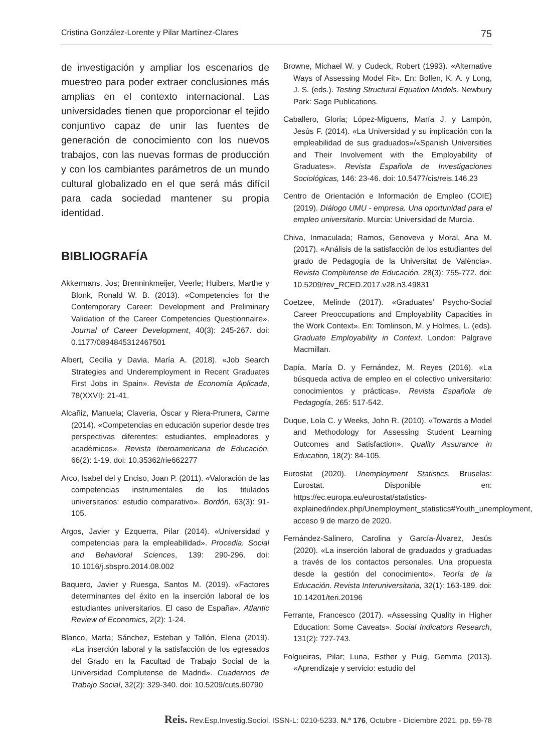Cristina González-Lorente y Pilar Martínez-Clares 75
de investigación y ampliar los escenarios de muestreo para poder extraer conclusiones más amplias en el contexto internacional. Las universidades tienen que proporcionar el tejido conjuntivo capaz de unir las fuentes de generación de conocimiento con los nuevos trabajos, con las nuevas formas de producción y con los cambiantes parámetros de un mundo cultural globalizado en el que será más difícil para cada sociedad mantener su propia identidad.
BIBLIOGRAFÍA
Akkermans, Jos; Brenninkmeijer, Veerle; Huibers, Marthe y Blonk, Ronald W. B. (2013). «Competencies for the Contemporary Career: Development and Preliminary Validation of the Career Competencies Questionnaire». Journal of Career Development, 40(3): 245-267. doi: 0.1177/0894845312467501
Albert, Cecilia y Davia, María A. (2018). «Job Search Strategies and Underemployment in Recent Graduates First Jobs in Spain». Revista de Economía Aplicada, 78(XXVI): 21-41.
Alcañiz, Manuela; Claveria, Óscar y Riera-Prunera, Carme (2014). «Competencias en educación superior desde tres perspectivas diferentes: estudiantes, empleadores y académicos». Revista Iberoamericana de Educación, 66(2): 1-19. doi: 10.35362/rie662277
Arco, Isabel del y Enciso, Joan P. (2011). «Valoración de las competencias instrumentales de los titulados universitarios: estudio comparativo». Bordón, 63(3): 91-105.
Argos, Javier y Ezquerra, Pilar (2014). «Universidad y competencias para la empleabilidad». Procedia. Social and Behavioral Sciences, 139: 290-296. doi: 10.1016/j.sbspro.2014.08.002
Baquero, Javier y Ruesga, Santos M. (2019). «Factores determinantes del éxito en la inserción laboral de los estudiantes universitarios. El caso de España». Atlantic Review of Economics, 2(2): 1-24.
Blanco, Marta; Sánchez, Esteban y Tallón, Elena (2019). «La inserción laboral y la satisfacción de los egresados del Grado en la Facultad de Trabajo Social de la Universidad Complutense de Madrid». Cuadernos de Trabajo Social, 32(2): 329-340. doi: 10.5209/cuts.60790
Browne, Michael W. y Cudeck, Robert (1993). «Alternative Ways of Assessing Model Fit». En: Bollen, K. A. y Long, J. S. (eds.). Testing Structural Equation Models. Newbury Park: Sage Publications.
Caballero, Gloria; López-Miguens, María J. y Lampón, Jesús F. (2014). «La Universidad y su implicación con la empleabilidad de sus graduados»/«Spanish Universities and Their Involvement with the Employability of Graduates». Revista Española de Investigaciones Sociológicas, 146: 23-46. doi: 10.5477/cis/reis.146.23
Centro de Orientación e Información de Empleo (COIE) (2019). Diálogo UMU - empresa. Una oportunidad para el empleo universitario. Murcia: Universidad de Murcia.
Chiva, Inmaculada; Ramos, Genoveva y Moral, Ana M. (2017). «Análisis de la satisfacción de los estudiantes del grado de Pedagogía de la Universitat de València». Revista Complutense de Educación, 28(3): 755-772. doi: 10.5209/rev_RCED.2017.v28.n3.49831
Coetzee, Melinde (2017). «Graduates’ Psycho-Social Career Preoccupations and Employability Capacities in the Work Context». En: Tomlinson, M. y Holmes, L. (eds). Graduate Employability in Context. London: Palgrave Macmillan.
Dapía, María D. y Fernández, M. Reyes (2016). «La búsqueda activa de empleo en el colectivo universitario: conocimientos y prácticas». Revista Española de Pedagogía, 265: 517-542.
Duque, Lola C. y Weeks, John R. (2010). «Towards a Model and Methodology for Assessing Student Learning Outcomes and Satisfaction». Quality Assurance in Education, 18(2): 84-105.
Eurostat (2020). Unemployment Statistics. Bruselas: Eurostat. Disponible en: https://ec.europa.eu/eurostat/statistics-explained/index.php/Unemployment_statistics#Youth_unemployment, acceso 9 de marzo de 2020.
Fernández-Salinero, Carolina y García-Álvarez, Jesús (2020). «La inserción laboral de graduados y graduadas a través de los contactos personales. Una propuesta desde la gestión del conocimiento». Teoría de la Educación. Revista Interuniversitaria, 32(1): 163-189. doi: 10.14201/teri.20196
Ferrante, Francesco (2017). «Assessing Quality in Higher Education: Some Caveats». Social Indicators Research, 131(2): 727-743.
Folgueiras, Pilar; Luna, Esther y Puig, Gemma (2013). «Aprendizaje y servicio: estudio del
Reis. Rev.Esp.Investig.Sociol. ISSN-L: 0210-5233. N.º 176, Octubre - Diciembre 2021, pp. 59-78